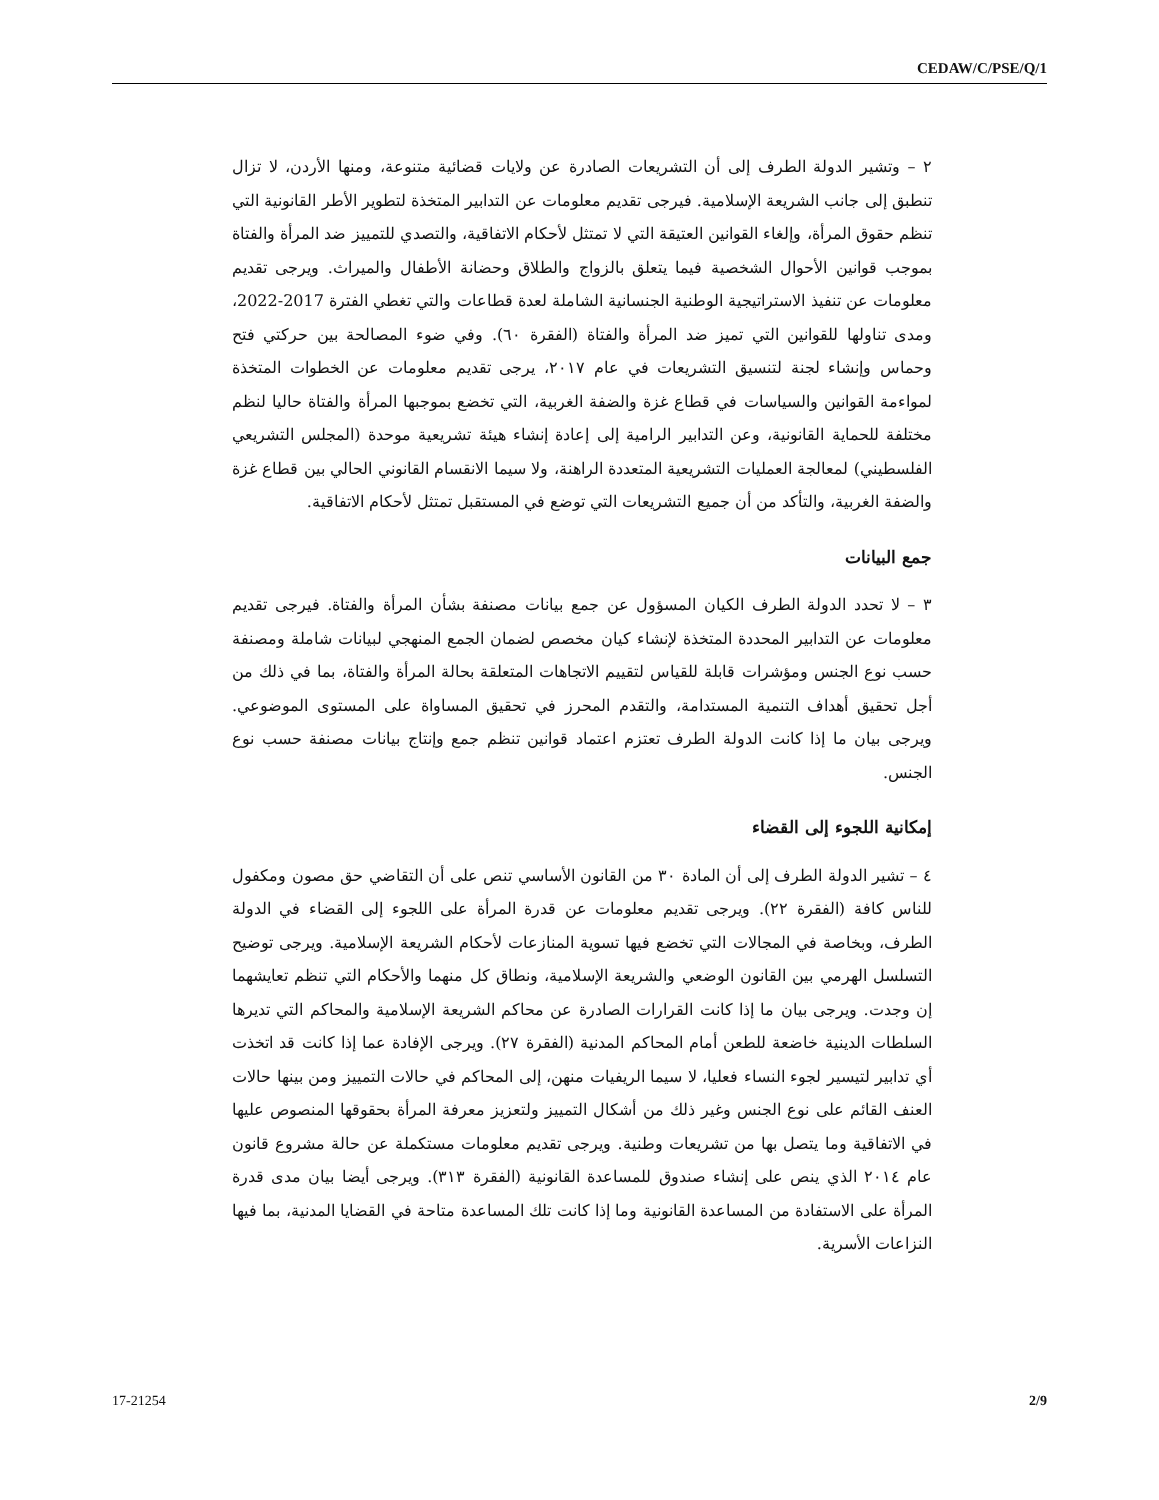CEDAW/C/PSE/Q/1
٢ – وتشير الدولة الطرف إلى أن التشريعات الصادرة عن ولايات قضائية متنوعة، ومنها الأردن، لا تزال تنطبق إلى جانب الشريعة الإسلامية. فيرجى تقديم معلومات عن التدابير المتخذة لتطوير الأطر القانونية التي تنظم حقوق المرأة، وإلغاء القوانين العتيقة التي لا تمتثل لأحكام الاتفاقية، والتصدي للتمييز ضد المرأة والفتاة بموجب قوانين الأحوال الشخصية فيما يتعلق بالزواج والطلاق وحضانة الأطفال والميراث. ويرجى تقديم معلومات عن تنفيذ الاستراتيجية الوطنية الجنسانية الشاملة لعدة قطاعات والتي تغطي الفترة 2017-2022، ومدى تناولها للقوانين التي تميز ضد المرأة والفتاة (الفقرة ٦٠). وفي ضوء المصالحة بين حركتي فتح وحماس وإنشاء لجنة لتنسيق التشريعات في عام ٢٠١٧، يرجى تقديم معلومات عن الخطوات المتخذة لمواءمة القوانين والسياسات في قطاع غزة والضفة الغربية، التي تخضع بموجبها المرأة والفتاة حاليا لنظم مختلفة للحماية القانونية، وعن التدابير الرامية إلى إعادة إنشاء هيئة تشريعية موحدة (المجلس التشريعي الفلسطيني) لمعالجة العمليات التشريعية المتعددة الراهنة، ولا سيما الانقسام القانوني الحالي بين قطاع غزة والضفة الغربية، والتأكد من أن جميع التشريعات التي توضع في المستقبل تمتثل لأحكام الاتفاقية.
جمع البيانات
٣ – لا تحدد الدولة الطرف الكيان المسؤول عن جمع بيانات مصنفة بشأن المرأة والفتاة. فيرجى تقديم معلومات عن التدابير المحددة المتخذة لإنشاء كيان مخصص لضمان الجمع المنهجي لبيانات شاملة ومصنفة حسب نوع الجنس ومؤشرات قابلة للقياس لتقييم الاتجاهات المتعلقة بحالة المرأة والفتاة، بما في ذلك من أجل تحقيق أهداف التنمية المستدامة، والتقدم المحرز في تحقيق المساواة على المستوى الموضوعي. ويرجى بيان ما إذا كانت الدولة الطرف تعتزم اعتماد قوانين تنظم جمع وإنتاج بيانات مصنفة حسب نوع الجنس.
إمكانية اللجوء إلى القضاء
٤ – تشير الدولة الطرف إلى أن المادة ٣٠ من القانون الأساسي تنص على أن التقاضي حق مصون ومكفول للناس كافة (الفقرة ٢٢). ويرجى تقديم معلومات عن قدرة المرأة على اللجوء إلى القضاء في الدولة الطرف، وبخاصة في المجالات التي تخضع فيها تسوية المنازعات لأحكام الشريعة الإسلامية. ويرجى توضيح التسلسل الهرمي بين القانون الوضعي والشريعة الإسلامية، ونطاق كل منهما والأحكام التي تنظم تعايشهما إن وجدت. ويرجى بيان ما إذا كانت القرارات الصادرة عن محاكم الشريعة الإسلامية والمحاكم التي تديرها السلطات الدينية خاضعة للطعن أمام المحاكم المدنية (الفقرة ٢٧). ويرجى الإفادة عما إذا كانت قد اتخذت أي تدابير لتيسير لجوء النساء فعليا، لا سيما الريفيات منهن، إلى المحاكم في حالات التمييز ومن بينها حالات العنف القائم على نوع الجنس وغير ذلك من أشكال التمييز ولتعزيز معرفة المرأة بحقوقها المنصوص عليها في الاتفاقية وما يتصل بها من تشريعات وطنية. ويرجى تقديم معلومات مستكملة عن حالة مشروع قانون عام ٢٠١٤ الذي ينص على إنشاء صندوق للمساعدة القانونية (الفقرة ٣١٣). ويرجى أيضا بيان مدى قدرة المرأة على الاستفادة من المساعدة القانونية وما إذا كانت تلك المساعدة متاحة في القضايا المدنية، بما فيها النزاعات الأسرية.
17-21254 2/9